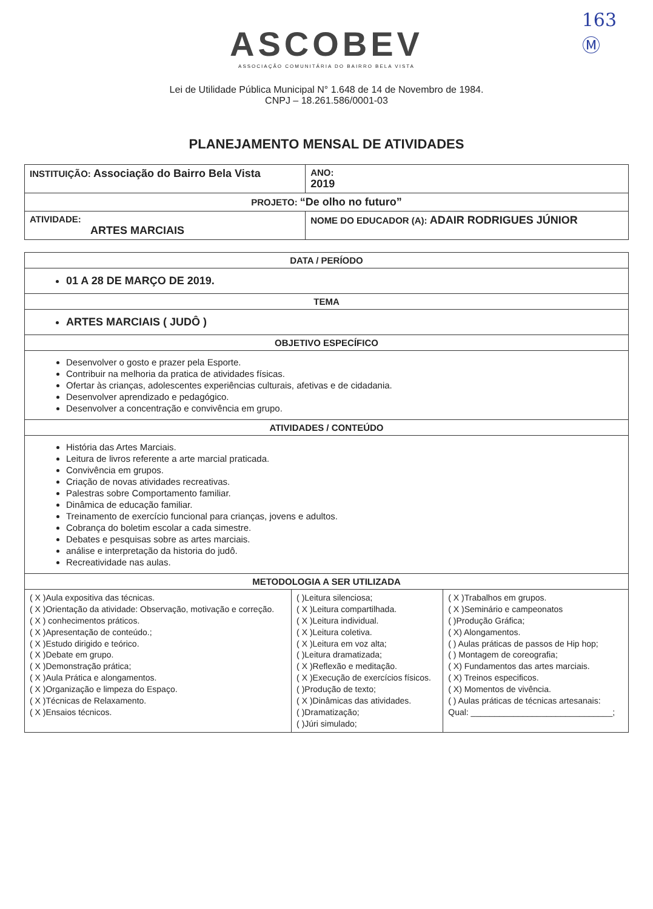163
Ⓜ
ASCOBEV
ASSOCIAÇÃO COMUNITÁRIA DO BAIRRO BELA VISTA
Lei de Utilidade Pública Municipal N° 1.648 de 14 de Novembro de 1984.
CNPJ – 18.261.586/0001-03
PLANEJAMENTO MENSAL DE ATIVIDADES
| INSTITUIÇÃO: Associação do Bairro Bela Vista | | ANO: 2019 |
| PROJETO: “De olho no futuro” | | |
| ATIVIDADE: ARTES MARCIAIS | NOME DO EDUCADOR (A): ADAIR RODRIGUES JÚNIOR | |
| DATA / PERÍODO | | |
| --- | --- | --- |
| 01 A 28 DE MARÇO DE 2019. | | |
| TEMA | | |
| ARTES MARCIAIS ( JUDÔ ) | | |
| OBJETIVO ESPECÍFICO | | |
| Desenvolver o gosto e prazer pela Esporte. Contribuir na melhoria da pratica de atividades físicas. Ofertar às crianças, adolescentes experiências culturais, afetivas e de cidadania. Desenvolver aprendizado e pedagógico. Desenvolver a concentração e convivência em grupo. | | |
| ATIVIDADES / CONTEÚDO | | |
| História das Artes Marciais. Leitura de livros referente a arte marcial praticada. Convivência em grupos. Criação de novas atividades recreativas. Palestras sobre Comportamento familiar. Dinâmica de educação familiar. Treinamento de exercício funcional para crianças, jovens e adultos. Cobrança do boletim escolar a cada simestre. Debates e pesquisas sobre as artes marciais. análise e interpretação da historia do judô. Recreatividade nas aulas. | | |
| METODOLOGIA A SER UTILIZADA | | |
| ( X )Aula expositiva das técnicas. ( X )Orientação da atividade: Observação, motivação e correção. ( X ) conhecimentos práticos. ( X )Apresentação de conteúdo.; ( X )Estudo dirigido e teórico. ( X )Debate em grupo. ( X )Demonstração prática; ( X )Aula Prática e alongamentos. ( X )Organização e limpeza do Espaço. ( X )Técnicas de Relaxamento. ( X )Ensaios técnicos. | ( )Leitura silenciosa; ( X )Leitura compartilhada. ( X )Leitura individual. ( X )Leitura coletiva. ( X )Leitura em voz alta; ( )Leitura dramatizada; ( X )Reflexão e meditação. ( X )Execução de exercícios físicos. ( )Produção de texto; ( X )Dinâmicas das atividades. ( )Dramatização; ( )Júri simulado; | ( X )Trabalhos em grupos. ( X )Seminário e campeonatos ( )Produção Gráfica; ( X) Alongamentos. ( ) Aulas práticas de passos de Hip hop; ( ) Montagem de coreografia; ( X) Fundamentos das artes marciais. ( X) Treinos especificos. ( X) Momentos de vivência. ( ) Aulas práticas de técnicas artesanais: Qual: ______________________________; |